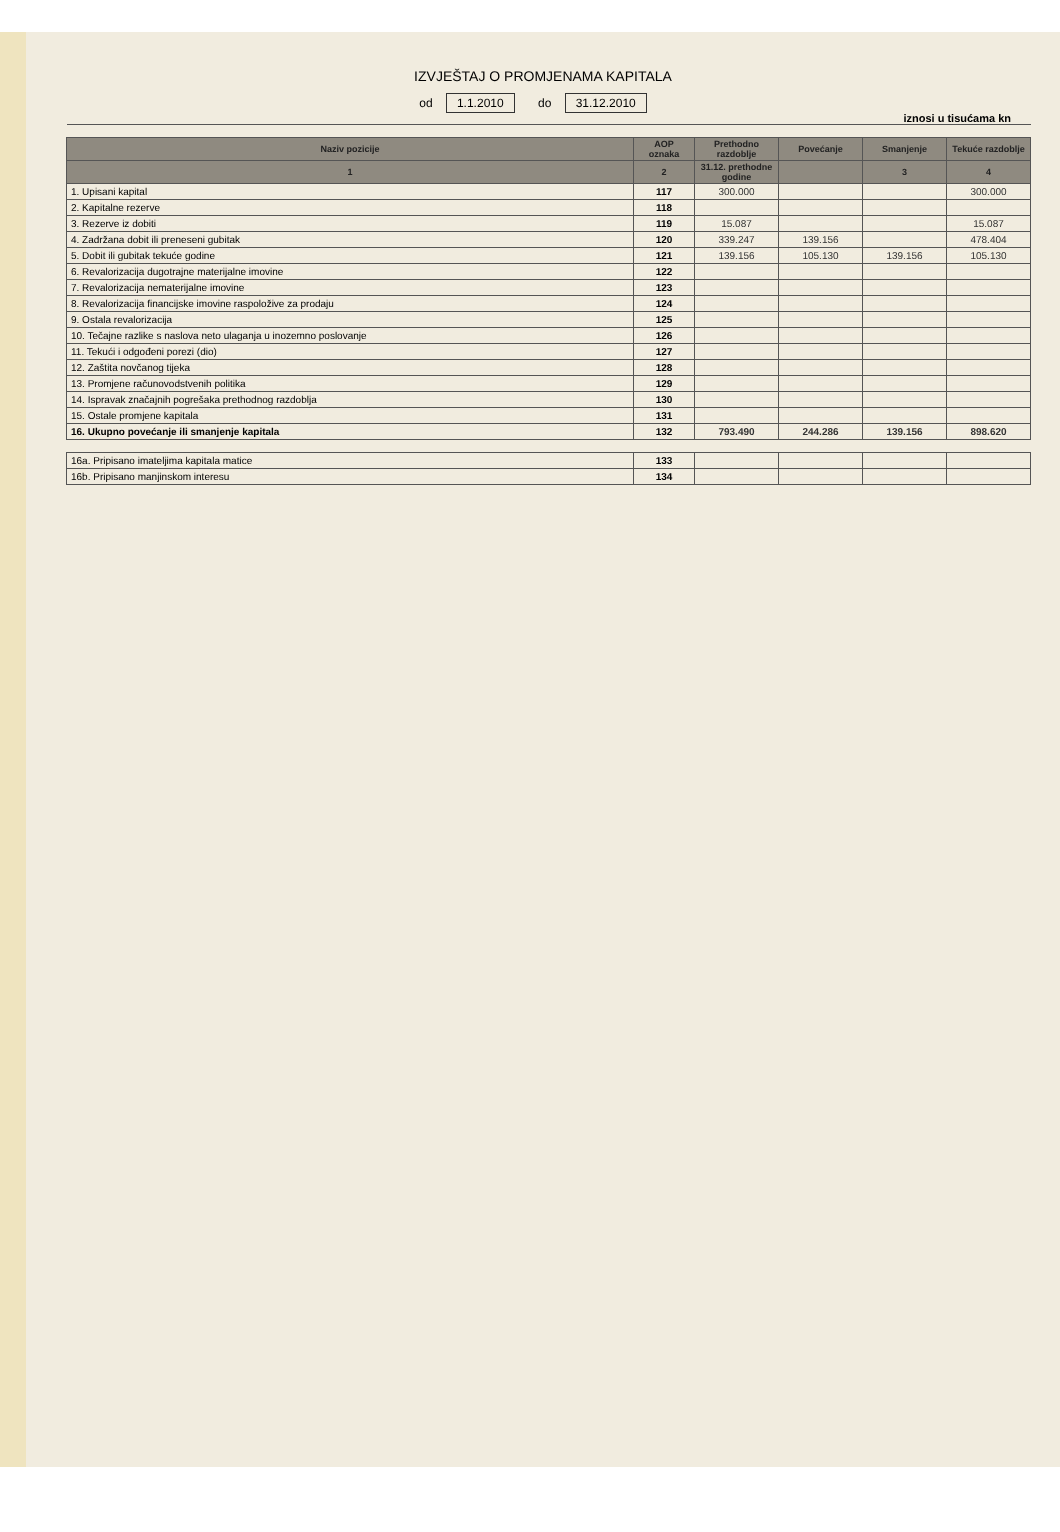IZVJEŠTAJ O PROMJENAMA KAPITALA
od 1.1.2010 do 31.12.2010
iznosi u tisućama kn
| Naziv pozicije | AOP oznaka | Prethodno razdoblje | Povećanje | Smanjenje | Tekuće razdoblje |
| --- | --- | --- | --- | --- | --- |
| 1 | 2 | 31.12. prethodne godine | | 3 | 4 |
| 1. Upisani kapital | 117 | 300.000 | | | 300.000 |
| 2. Kapitalne rezerve | 118 | | | | |
| 3. Rezerve iz dobiti | 119 | 15.087 | | | 15.087 |
| 4. Zadržana dobit ili preneseni gubitak | 120 | 339.247 | 139.156 | | 478.404 |
| 5. Dobit ili gubitak tekuće godine | 121 | 139.156 | 105.130 | 139.156 | 105.130 |
| 6. Revalorizacija dugotrajne materijalne imovine | 122 | | | | |
| 7. Revalorizacija nematerijalne imovine | 123 | | | | |
| 8. Revalorizacija financijske imovine raspoložive za prodaju | 124 | | | | |
| 9. Ostala revalorizacija | 125 | | | | |
| 10. Tečajne razlike s naslova neto ulaganja u inozemno poslovanje | 126 | | | | |
| 11. Tekući i odgođeni porezi (dio) | 127 | | | | |
| 12. Zaštita novčanog tijeka | 128 | | | | |
| 13. Promjene računovodstvenih politika | 129 | | | | |
| 14. Ispravak značajnih pogrešaka prethodnog razdoblja | 130 | | | | |
| 15. Ostale promjene kapitala | 131 | | | | |
| 16. Ukupno povećanje ili smanjenje kapitala | 132 | 793.490 | 244.286 | 139.156 | 898.620 |
| 16a. Pripisano imateljima kapitala matice | 133 | | | | |
| 16b. Pripisano manjinskom interesu | 134 | | | | |